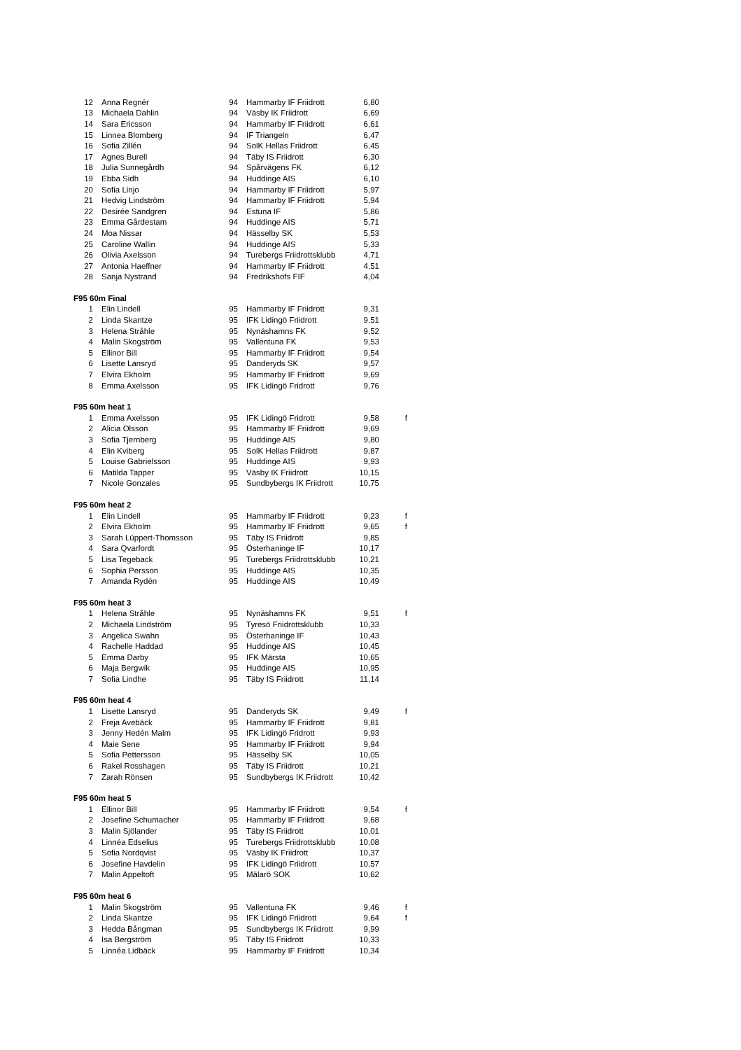| 12 | Anna Regnér | 94 | Hammarby IF Friidrott | 6,80 | |
| 13 | Michaela Dahlin | 94 | Väsby IK Friidrott | 6,69 | |
| 14 | Sara Ericsson | 94 | Hammarby IF Friidrott | 6,61 | |
| 15 | Linnea Blomberg | 94 | IF Triangeln | 6,47 | |
| 16 | Sofia Zillén | 94 | SolK Hellas Friidrott | 6,45 | |
| 17 | Agnes Burell | 94 | Täby IS Friidrott | 6,30 | |
| 18 | Julia Sunnegårdh | 94 | Spårvägens FK | 6,12 | |
| 19 | Ebba Sidh | 94 | Huddinge AIS | 6,10 | |
| 20 | Sofia Linjo | 94 | Hammarby IF Friidrott | 5,97 | |
| 21 | Hedvig Lindström | 94 | Hammarby IF Friidrott | 5,94 | |
| 22 | Desirée Sandgren | 94 | Estuna IF | 5,86 | |
| 23 | Emma Gårdestam | 94 | Huddinge AIS | 5,71 | |
| 24 | Moa Nissar | 94 | Hässelby SK | 5,53 | |
| 25 | Caroline Wallin | 94 | Huddinge AIS | 5,33 | |
| 26 | Olivia Axelsson | 94 | Turebergs Friidrottsklubb | 4,71 | |
| 27 | Antonia Haeffner | 94 | Hammarby IF Friidrott | 4,51 | |
| 28 | Sanja Nystrand | 94 | Fredrikshofs FIF | 4,04 | |
| F95 60m Final | | | | | |
| 1 | Elin Lindell | 95 | Hammarby IF Friidrott | 9,31 | |
| 2 | Linda Skantze | 95 | IFK Lidingö Friidrott | 9,51 | |
| 3 | Helena Stråhle | 95 | Nynäshamns FK | 9,52 | |
| 4 | Malin Skogström | 95 | Vallentuna FK | 9,53 | |
| 5 | Ellinor Bill | 95 | Hammarby IF Friidrott | 9,54 | |
| 6 | Lisette Lansryd | 95 | Danderyds SK | 9,57 | |
| 7 | Elvira Ekholm | 95 | Hammarby IF Friidrott | 9,69 | |
| 8 | Emma Axelsson | 95 | IFK Lidingö Fridrott | 9,76 | |
| F95 60m heat 1 | | | | | |
| 1 | Emma Axelsson | 95 | IFK Lidingö Fridrott | 9,58 | f |
| 2 | Alicia Olsson | 95 | Hammarby IF Friidrott | 9,69 | |
| 3 | Sofia Tjernberg | 95 | Huddinge AIS | 9,80 | |
| 4 | Elin Kviberg | 95 | SolK Hellas Friidrott | 9,87 | |
| 5 | Louise Gabrielsson | 95 | Huddinge AIS | 9,93 | |
| 6 | Matilda Tapper | 95 | Väsby IK Friidrott | 10,15 | |
| 7 | Nicole Gonzales | 95 | Sundbybergs IK Friidrott | 10,75 | |
| F95 60m heat 2 | | | | | |
| 1 | Elin Lindell | 95 | Hammarby IF Friidrott | 9,23 | f |
| 2 | Elvira Ekholm | 95 | Hammarby IF Friidrott | 9,65 | f |
| 3 | Sarah Lüppert-Thomsson | 95 | Täby IS Friidrott | 9,85 | |
| 4 | Sara Qvarfordt | 95 | Österhaninge IF | 10,17 | |
| 5 | Lisa Tegeback | 95 | Turebergs Friidrottsklubb | 10,21 | |
| 6 | Sophia Persson | 95 | Huddinge AIS | 10,35 | |
| 7 | Amanda Rydén | 95 | Huddinge AIS | 10,49 | |
| F95 60m heat 3 | | | | | |
| 1 | Helena Stråhle | 95 | Nynäshamns FK | 9,51 | f |
| 2 | Michaela Lindström | 95 | Tyresö Friidrottsklubb | 10,33 | |
| 3 | Angelica Swahn | 95 | Österhaninge IF | 10,43 | |
| 4 | Rachelle Haddad | 95 | Huddinge AIS | 10,45 | |
| 5 | Emma Darby | 95 | IFK Märsta | 10,65 | |
| 6 | Maja Bergwik | 95 | Huddinge AIS | 10,95 | |
| 7 | Sofia Lindhe | 95 | Täby IS Friidrott | 11,14 | |
| F95 60m heat 4 | | | | | |
| 1 | Lisette Lansryd | 95 | Danderyds SK | 9,49 | f |
| 2 | Freja Avebäck | 95 | Hammarby IF Friidrott | 9,81 | |
| 3 | Jenny Hedén Malm | 95 | IFK Lidingö Fridrott | 9,93 | |
| 4 | Maie Sene | 95 | Hammarby IF Friidrott | 9,94 | |
| 5 | Sofia Pettersson | 95 | Hässelby SK | 10,05 | |
| 6 | Rakel Rosshagen | 95 | Täby IS Friidrott | 10,21 | |
| 7 | Zarah Rönsen | 95 | Sundbybergs IK Friidrott | 10,42 | |
| F95 60m heat 5 | | | | | |
| 1 | Ellinor Bill | 95 | Hammarby IF Friidrott | 9,54 | f |
| 2 | Josefine Schumacher | 95 | Hammarby IF Friidrott | 9,68 | |
| 3 | Malin Sjölander | 95 | Täby IS Friidrott | 10,01 | |
| 4 | Linnéa Edselius | 95 | Turebergs Friidrottsklubb | 10,08 | |
| 5 | Sofia Nordqvist | 95 | Väsby IK Friidrott | 10,37 | |
| 6 | Josefine Havdelin | 95 | IFK Lidingö Friidrott | 10,57 | |
| 7 | Malin Appeltoft | 95 | Mälarö SOK | 10,62 | |
| F95 60m heat 6 | | | | | |
| 1 | Malin Skogström | 95 | Vallentuna FK | 9,46 | f |
| 2 | Linda Skantze | 95 | IFK Lidingö Friidrott | 9,64 | f |
| 3 | Hedda Bångman | 95 | Sundbybergs IK Friidrott | 9,99 | |
| 4 | Isa Bergström | 95 | Täby IS Friidrott | 10,33 | |
| 5 | Linnéa Lidbäck | 95 | Hammarby IF Friidrott | 10,34 | |